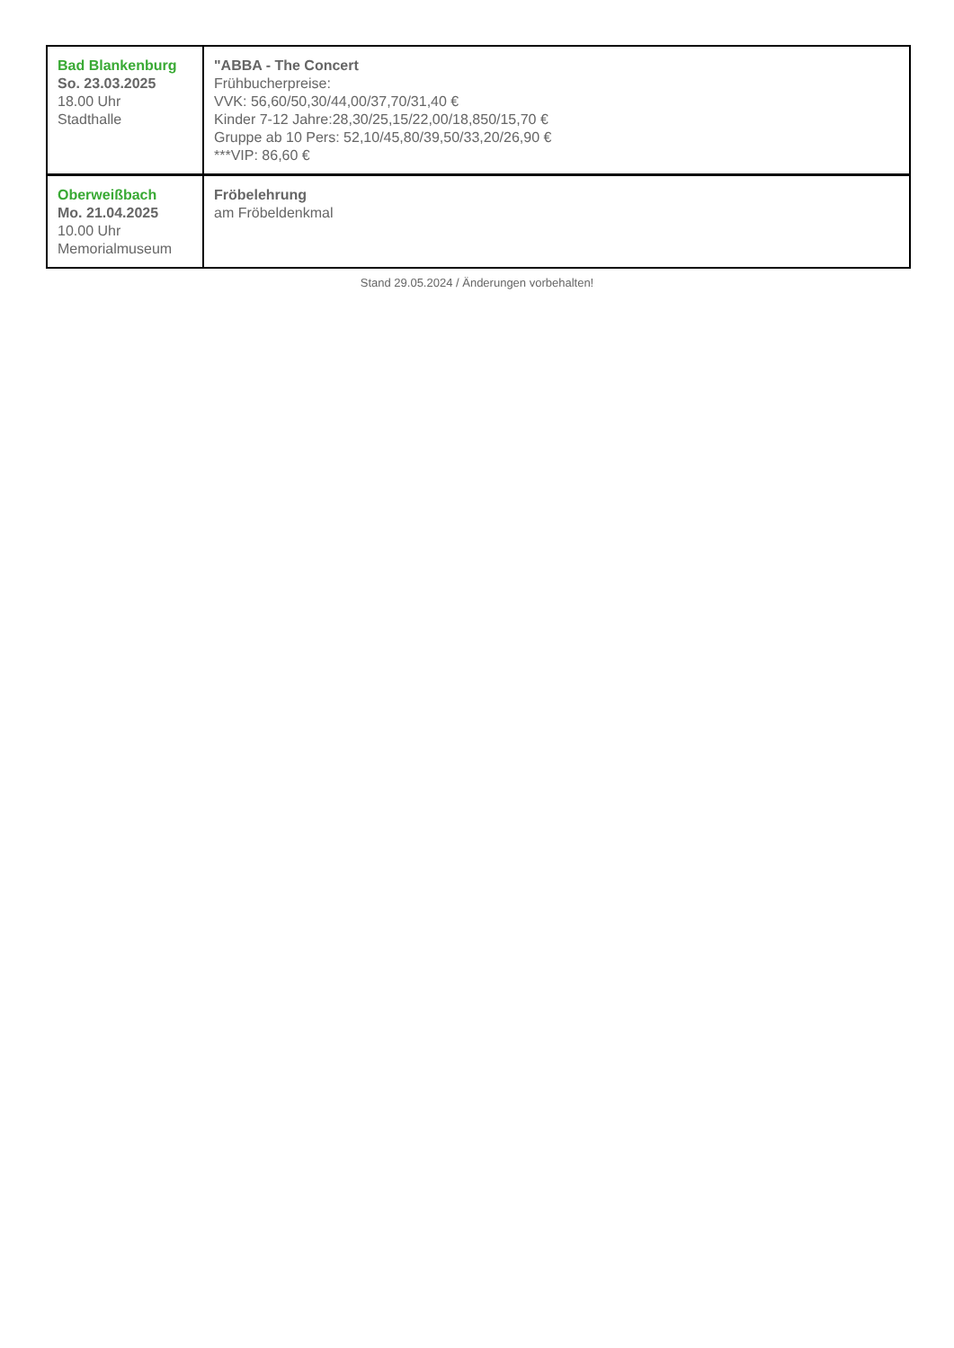| Bad Blankenburg So. 23.03.2025 18.00 Uhr Stadthalle | "ABBA - The Concert Frühbucherpreise: VVK: 56,60/50,30/44,00/37,70/31,40 € Kinder 7-12 Jahre:28,30/25,15/22,00/18,850/15,70 € Gruppe ab 10 Pers: 52,10/45,80/39,50/33,20/26,90 € ***VIP: 86,60 € |
| Oberweißbach Mo. 21.04.2025 10.00 Uhr Memorialmuseum | Fröbelehrung am Fröbeldenkmal |
Stand 29.05.2024 / Änderungen vorbehalten!